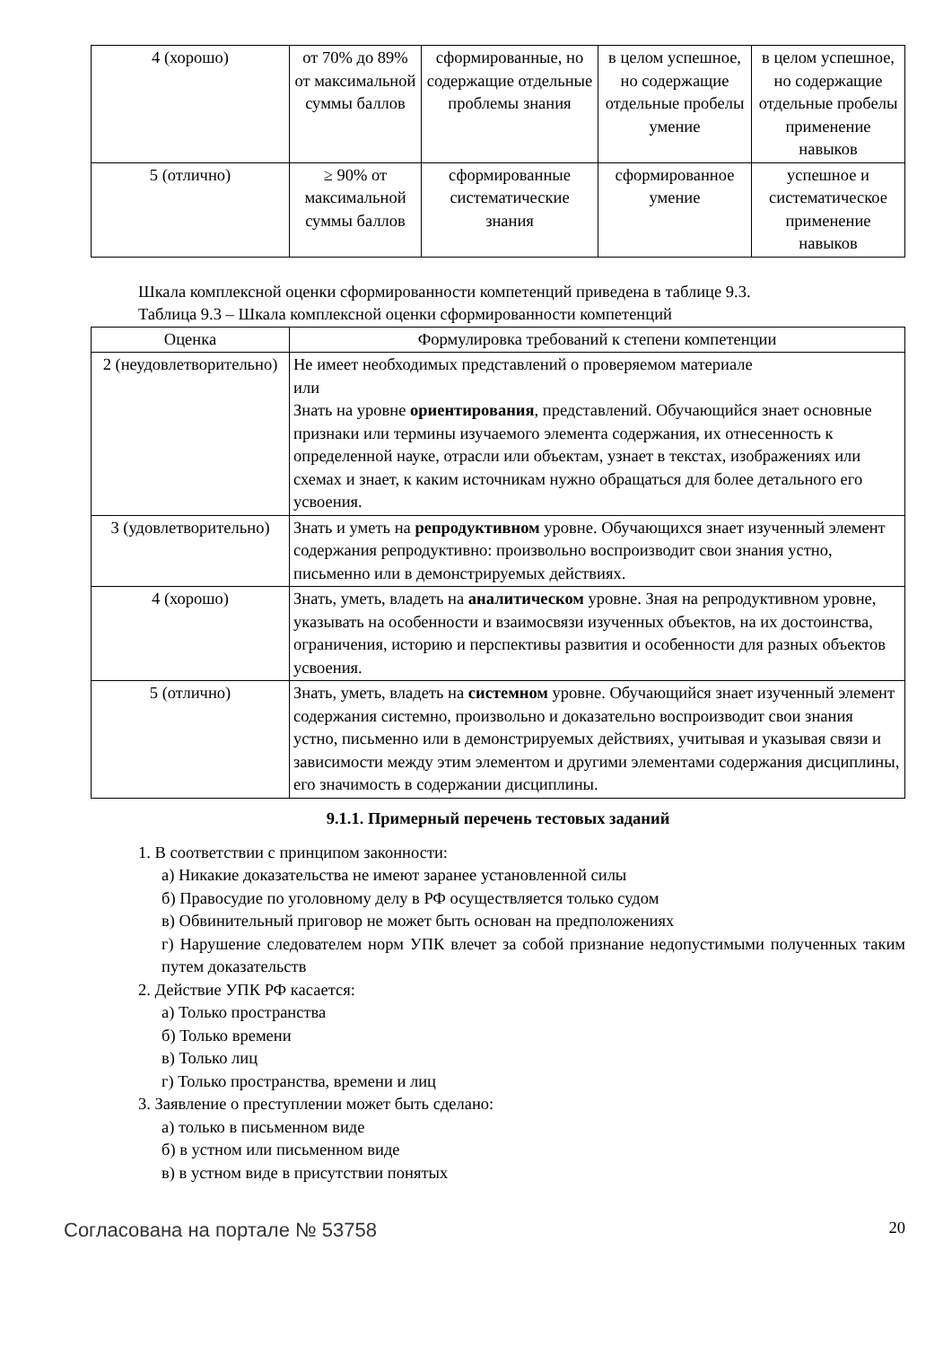| 4 (хорошо) | от 70% до 89% от максимальной суммы баллов | сформированные, но содержащие отдельные проблемы знания | в целом успешное, но содержащие отдельные пробелы умение | в целом успешное, но содержащие отдельные пробелы применение навыков |
| 5 (отлично) | ≥ 90% от максимальной суммы баллов | сформированные систематические знания | сформированное умение | успешное и систематическое применение навыков |
Шкала комплексной оценки сформированности компетенций приведена в таблице 9.3.
Таблица 9.3 – Шкала комплексной оценки сформированности компетенций
| Оценка | Формулировка требований к степени компетенции |
| --- | --- |
| 2 (неудовлетворительно) | Не имеет необходимых представлений о проверяемом материале или Знать на уровне ориентирования , представлений. Обучающийся знает основные признаки или термины изучаемого элемента содержания, их отнесенность к определенной науке, отрасли или объектам, узнает в текстах, изображениях или схемах и знает, к каким источникам нужно обращаться для более детального его усвоения. |
| 3 (удовлетворительно) | Знать и уметь на репродуктивном уровне. Обучающихся знает изученный элемент содержания репродуктивно: произвольно воспроизводит свои знания устно, письменно или в демонстрируемых действиях. |
| 4 (хорошо) | Знать, уметь, владеть на аналитическом уровне. Зная на репродуктивном уровне, указывать на особенности и взаимосвязи изученных объектов, на их достоинства, ограничения, историю и перспективы развития и особенности для разных объектов усвоения. |
| 5 (отлично) | Знать, уметь, владеть на системном уровне. Обучающийся знает изученный элемент содержания системно, произвольно и доказательно воспроизводит свои знания устно, письменно или в демонстрируемых действиях, учитывая и указывая связи и зависимости между этим элементом и другими элементами содержания дисциплины, его значимость в содержании дисциплины. |
9.1.1. Примерный перечень тестовых заданий
1. В соответствии с принципом законности:
а) Никакие доказательства не имеют заранее установленной силы
б) Правосудие по уголовному делу в РФ осуществляется только судом
в) Обвинительный приговор не может быть основан на предположениях
г) Нарушение следователем норм УПК влечет за собой признание недопустимыми полученных таким путем доказательств
2. Действие УПК РФ касается:
а) Только пространства
б) Только времени
в) Только лиц
г) Только пространства, времени и лиц
3. Заявление о преступлении может быть сделано:
а) только в письменном виде
б) в устном или письменном виде
в) в устном виде в присутствии понятых
Согласована на портале № 53758 20